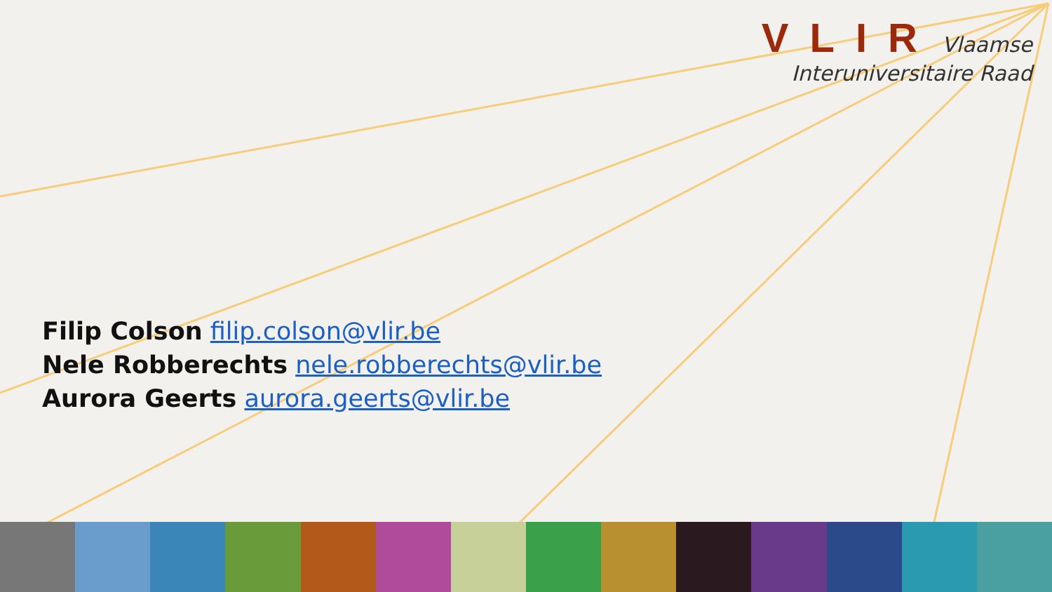VLIR Vlaamse
Interuniversitaire Raad
Filip Colson filip.colson@vlir.be
Nele Robberechts nele.robberechts@vlir.be
Aurora Geerts aurora.geerts@vlir.be